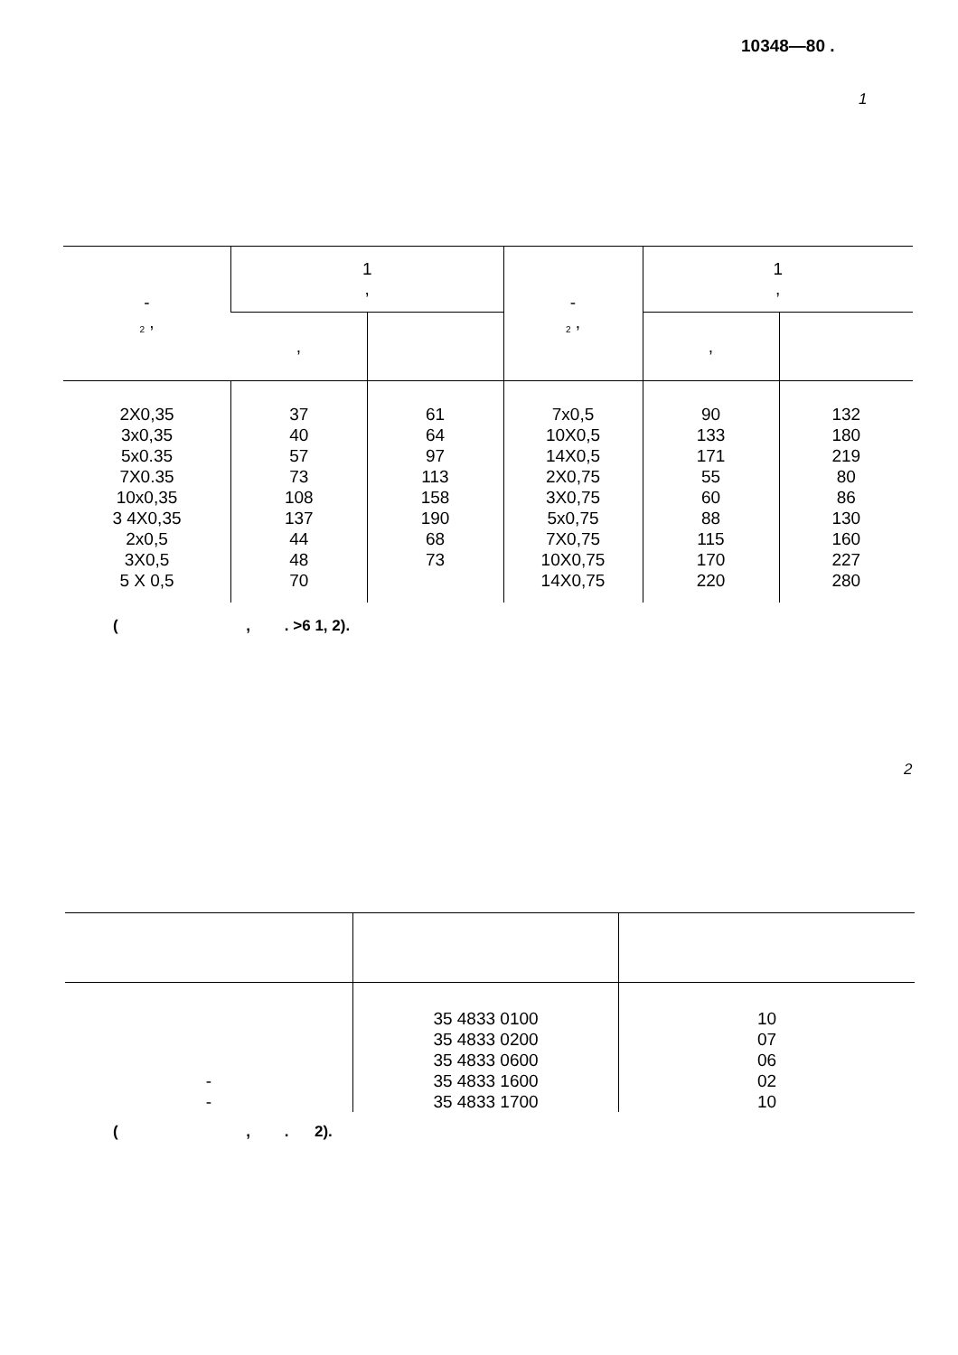10348—80 .
1
| - <sub>2</sub> , | 1 , | | - <sub>2</sub> , | 1 , | |
| --- | --- | --- | --- | --- | --- |
| | , | | | , | |
| 2X0,35 3x0,35 5x0.35 7X0.35 10x0,35 3 4X0,35 2x0,5 3X0,5 5 X 0,5 | 37 40 57 73 108 137 44 48 70 | 61 64 97 113 158 190 68 73 | 7x0,5 10X0,5 14X0,5 2X0,75 3X0,75 5x0,75 7X0,75 10X0,75 14X0,75 | 90 133 171 55 60 88 115 170 220 | 132 180 219 80 86 130 160 227 280 |
( , . >6 1, 2).
2
| - - | 35 4833 0100 35 4833 0200 35 4833 0600 35 4833 1600 35 4833 1700 | 10 07 06 02 10 |
( , . 2).